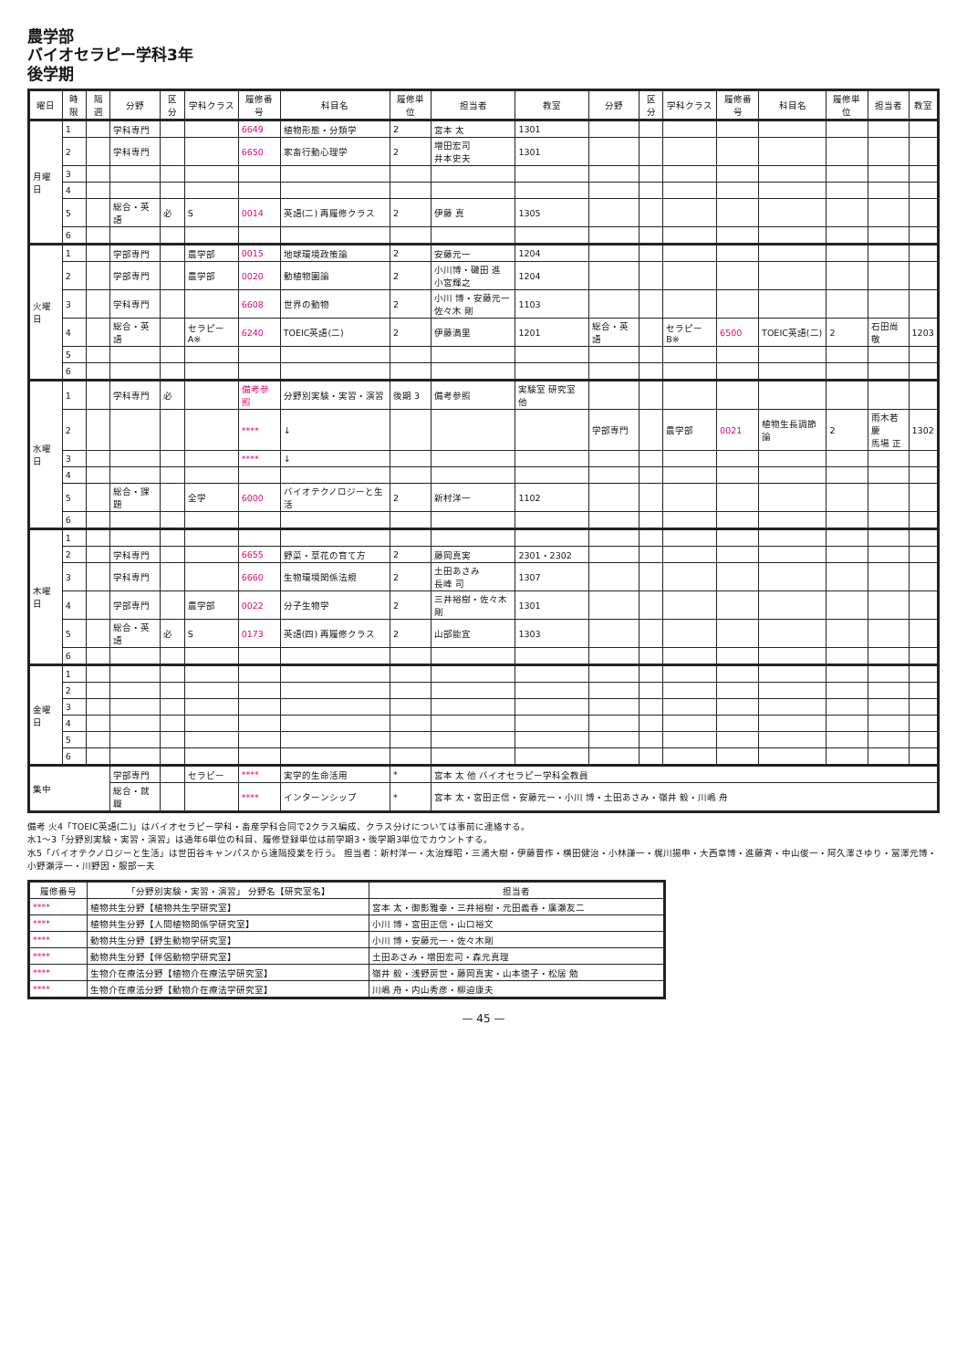農学部
バイオセラピー学科3年
後学期
| 曜日 | 時限 | 隔週 | 分野 | 区分 | 学科クラス | 履修番号 | 科目名 | 履修単位 | 担当者 | 教室 | 分野 | 区分 | 学科クラス | 履修番号 | 科目名 | 履修単位 | 担当者 | 教室 |
| --- | --- | --- | --- | --- | --- | --- | --- | --- | --- | --- | --- | --- | --- | --- | --- | --- | --- | --- |
| 月曜日 | 1 | | 学科専門 | | | 6649 | 植物形態・分類学 | 2 | 宮本 太 | 1301 | | | | | | | | |
| | 2 | | 学科専門 | | | 6650 | 家畜行動心理学 | 2 | 増田宏司 井本史夫 | 1301 | | | | | | | | |
| | 3 | | | | | | | | | | | | | | | | | |
| | 4 | | | | | | | | | | | | | | | | | |
| | 5 | | 総合・英語 | 必 | S | 0014 | 英語(二) 再履修クラス | 2 | 伊藤 真 | 1305 | | | | | | | | |
| | 6 | | | | | | | | | | | | | | | | | |
| 火曜日 | 1 | | 学部専門 | | 農学部 | 0015 | 地球環境政策論 | 2 | 安藤元一 | 1204 | | | | | | | | |
| | 2 | | 学部専門 | | 農学部 | 0020 | 動植物園論 | 2 | 小川博・磯田 進 小宮輝之 | 1204 | | | | | | | | |
| | 3 | | 学科専門 | | | 6608 | 世界の動物 | 2 | 小川 博・安藤元一 佐々木 剛 | 1103 | | | | | | | | |
| | 4 | | 総合・英語 | | セラピーA※ | 6240 | TOEIC英語(二) | 2 | 伊藤満里 | 1201 | 総合・英語 | | セラピーB※ | 6500 | TOEIC英語(二) | 2 | 石田尚敬 | 1203 |
| | 5 | | | | | | | | | | | | | | | | | |
| | 6 | | | | | | | | | | | | | | | | | |
| 水曜日 | 1 | | 学科専門 | 必 | | 備考参照 | 分野別実験・実習・演習 | 後期 3 | 備考参照 | 実験室 研究室 他 | | | | | | | | |
| | 2 | | | | | **** | ↓ | | | | 学部専門 | | 農学部 | 0021 | 植物生長調節論 | 2 | 雨木若慶 馬場 正 | 1302 |
| | 3 | | | | | **** | ↓ | | | | | | | | | | | |
| | 4 | | | | | | | | | | | | | | | | | |
| | 5 | | 総合・課題 | | 全学 | 6000 | バイオテクノロジーと生活 | 2 | 新村洋一 | 1102 | | | | | | | | |
| | 6 | | | | | | | | | | | | | | | | | |
| 木曜日 | 1 | | | | | | | | | | | | | | | | | |
| | 2 | | 学科専門 | | | 6655 | 野菜・草花の育て方 | 2 | 藤岡真実 | 2301・2302 | | | | | | | | |
| | 3 | | 学科専門 | | | 6660 | 生物環境関係法規 | 2 | 土田あさみ 長峰 司 | 1307 | | | | | | | | |
| | 4 | | 学部専門 | | 農学部 | 0022 | 分子生物学 | 2 | 三井裕樹・佐々木剛 | 1301 | | | | | | | | |
| | 5 | | 総合・英語 | 必 | S | 0173 | 英語(四) 再履修クラス | 2 | 山部能宜 | 1303 | | | | | | | | |
| | 6 | | | | | | | | | | | | | | | | | |
| 金曜日 | 1 | | | | | | | | | | | | | | | | | |
| | 2 | | | | | | | | | | | | | | | | | |
| | 3 | | | | | | | | | | | | | | | | | |
| | 4 | | | | | | | | | | | | | | | | | |
| | 5 | | | | | | | | | | | | | | | | | |
| | 6 | | | | | | | | | | | | | | | | | |
| 集中 | | | 学部専門 | | セラピー | **** | 実学的生命活用 | * | 宮本 太 他 バイオセラピー学科全教員 | | | | | | | | | |
| | | | 総合・就職 | | | **** | インターンシップ | * | 宮本 太・宮田正信・安藤元一・小川 博・土田あさみ・嶺井 毅・川嶋 舟 | | | | | | | | | |
備考 火4「TOEIC英語(二)」はバイオセラピー学科・畜産学科合同で2クラス編成、クラス分けについては事前に連絡する。
水1〜3「分野別実験・実習・演習」は通年6単位の科目、履修登録単位は前学期3・後学期3単位でカウントする。
水5「バイオテクノロジーと生活」は世田谷キャンパスから遠隔授業を行う。 担当者：新村洋一・太治輝昭・三浦大樹・伊藤晋作・横田健治・小林謙一・梶川揚申・大西章博・進藤斉・中山俊一・阿久澤さゆり・冨澤元博・小野瀬淳一・川野因・服部一夫
| 履修番号 | 「分野別実験・実習・演習」 分野名【研究室名】 | 担当者 |
| --- | --- | --- |
| **** | 植物共生分野【植物共生学研究室】 | 宮本 太・御影雅幸・三井裕樹・元田義春・廣瀬友二 |
| **** | 植物共生分野【人間植物関係学研究室】 | 小川 博・宮田正信・山口裕文 |
| **** | 動物共生分野【野生動物学研究室】 | 小川 博・安藤元一・佐々木剛 |
| **** | 動物共生分野【伴侶動物学研究室】 | 土田あさみ・増田宏司・森元真理 |
| **** | 生物介在療法分野【植物介在療法学研究室】 | 嶺井 毅・浅野房世・藤岡真実・山本徳子・松居 勉 |
| **** | 生物介在療法分野【動物介在療法学研究室】 | 川嶋 舟・内山秀彦・柳迫康夫 |
— 45 —